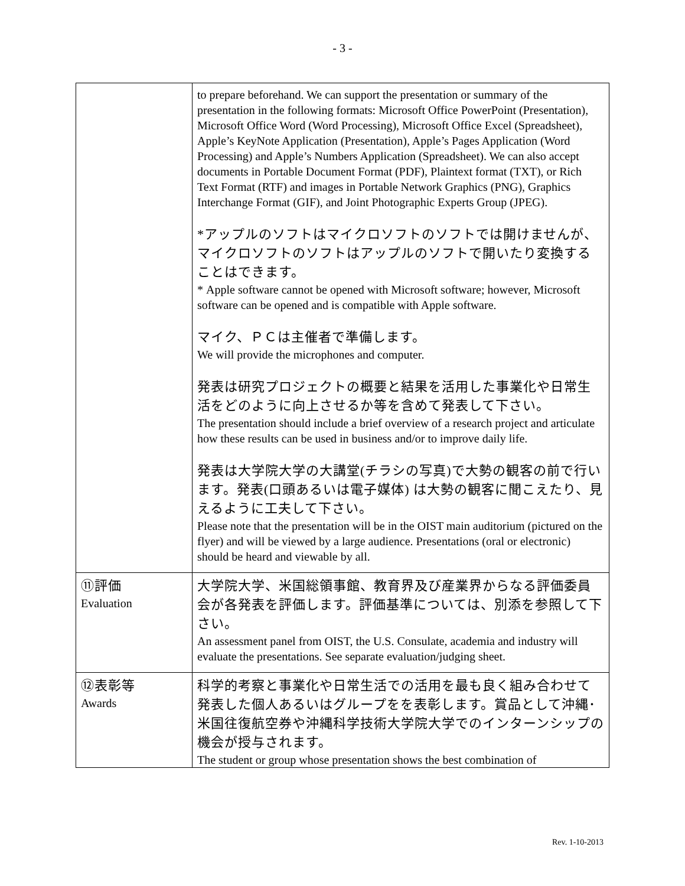- 3 -
| | to prepare beforehand. We can support the presentation or summary of the presentation in the following formats: Microsoft Office PowerPoint (Presentation), Microsoft Office Word (Word Processing), Microsoft Office Excel (Spreadsheet), Apple’s KeyNote Application (Presentation), Apple’s Pages Application (Word Processing) and Apple’s Numbers Application (Spreadsheet). We can also accept documents in Portable Document Format (PDF), Plaintext format (TXT), or Rich Text Format (RTF) and images in Portable Network Graphics (PNG), Graphics Interchange Format (GIF), and Joint Photographic Experts Group (JPEG). *アップルのソフトはマイクロソフトのソフトでは開けませんが、マイクロソフトのソフトはアップルのソフトで開いたり変換することはできます。 * Apple software cannot be opened with Microsoft software; however, Microsoft software can be opened and is compatible with Apple software. マイク、ＰＣは主催者で準備します。 We will provide the microphones and computer. 発表は研究プロジェクトの概要と結果を活用した事業化や日常生活をどのように向上させるか等を含めて発表して下さい。 The presentation should include a brief overview of a research project and articulate how these results can be used in business and/or to improve daily life. 発表は大学院大学の大講堂(チラシの写真)で大勢の観客の前で行います。発表(口頭あるいは電子媒体) は大勢の観客に聞こえたり、見えるように工夫して下さい。 Please note that the presentation will be in the OIST main auditorium (pictured on the flyer) and will be viewed by a large audience. Presentations (oral or electronic) should be heard and viewable by all. |
| ⑪評価 Evaluation | 大学院大学、米国総領事館、教育界及び産業界からなる評価委員会が各発表を評価します。評価基準については、別添を参照して下さい。 An assessment panel from OIST, the U.S. Consulate, academia and industry will evaluate the presentations. See separate evaluation/judging sheet. |
| ⑫表彰等 Awards | 科学的考察と事業化や日常生活での活用を最も良く組み合わせて発表した個人あるいはグループをを表彰します。賞品として沖縄･米国往復航空券や沖縄科学技術大学院大学でのインターンシップの機会が授与されます。 The student or group whose presentation shows the best combination of |
Rev. 1-10-2013